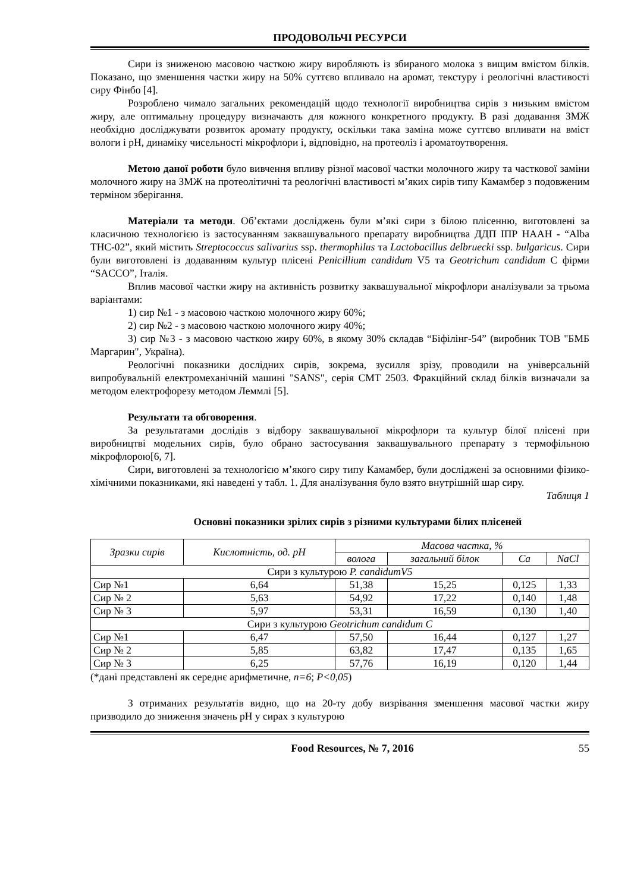ПРОДОВОЛЬЧІ РЕСУРСИ
Сири із зниженою масовою часткою жиру виробляють із збираного молока з вищим вмістом білків. Показано, що зменшення частки жиру на 50% суттєво впливало на аромат, текстуру і реологічні властивості сиру Фінбо [4].
Розроблено чимало загальних рекомендацій щодо технології виробництва сирів з низьким вмістом жиру, але оптимальну процедуру визначають для кожного конкретного продукту. В разі додавання ЗМЖ необхідно досліджувати розвиток аромату продукту, оскільки така заміна може суттєво впливати на вміст вологи і pH, динаміку чисельності мікрофлори і, відповідно, на протеоліз і ароматоутворення.
Метою даної роботи було вивчення впливу різної масової частки молочного жиру та часткової заміни молочного жиру на ЗМЖ на протеолітичні та реологічні властивості м’яких сирів типу Камамбер з подовженим терміном зберігання.
Матеріали та методи. Об’єктами досліджень були м’які сири з білою плісенню, виготовлені за класичною технологією із застосуванням заквашувального препарату виробництва ДДП ІПР НААН - “Alba THC-02”, який містить Streptococcus salivarius ssp. thermophilus та Lactobacillus delbruecki ssp. bulgaricus. Сири були виготовлені із додаванням культур плісені Penicillium candidum V5 та Geotrichum candidum C фірми “SACCO”, Італія.
Вплив масової частки жиру на активність розвитку заквашувальної мікрофлори аналізували за трьома варіантами:
1) сир №1 - з масовою часткою молочного жиру 60%;
2) сир №2 - з масовою часткою молочного жиру 40%;
3) сир №3 - з масовою часткою жиру 60%, в якому 30% складав “Біфілінг-54” (виробник ТОВ "БМБ Маргарин", Україна).
Реологічні показники дослідних сирів, зокрема, зусилля зрізу, проводили на універсальній випробувальній електромеханічній машині "SANS", серія CMT 2503. Фракційний склад білків визначали за методом електрофорезу методом Леммлі [5].
Результати та обговорення.
За результатами дослідів з відбору заквашувальної мікрофлори та культур білої плісені при виробництві модельних сирів, було обрано застосування заквашувального препарату з термофільною мікрофлорою[6, 7].
Сири, виготовлені за технологією м’якого сиру типу Камамбер, були досліджені за основними фізико-хімічними показниками, які наведені у табл. 1. Для аналізування було взято внутрішній шар сиру.
Таблиця 1
Основні показники зрілих сирів з різними культурами білих плісеней
| Зразки сирів | Кислотність, од. pH | Масова частка, % | | | |
| --- | --- | --- | --- | --- | --- |
| | | волога | загальний білок | Ca | NaCl |
| Сири з культурою P. candidumV5 | | | | | |
| Сир №1 | 6,64 | 51,38 | 15,25 | 0,125 | 1,33 |
| Сир № 2 | 5,63 | 54,92 | 17,22 | 0,140 | 1,48 |
| Сир № 3 | 5,97 | 53,31 | 16,59 | 0,130 | 1,40 |
| Сири з культурою Geotrichum candidum C | | | | | |
| Сир №1 | 6,47 | 57,50 | 16,44 | 0,127 | 1,27 |
| Сир № 2 | 5,85 | 63,82 | 17,47 | 0,135 | 1,65 |
| Сир № 3 | 6,25 | 57,76 | 16,19 | 0,120 | 1,44 |
(*дані представлені як середнє арифметичне, n=6; P<0,05)
З отриманих результатів видно, що на 20-ту добу визрівання зменшення масової частки жиру призводило до зниження значень pH у сирах з культурою
Food Resources, № 7, 2016 55